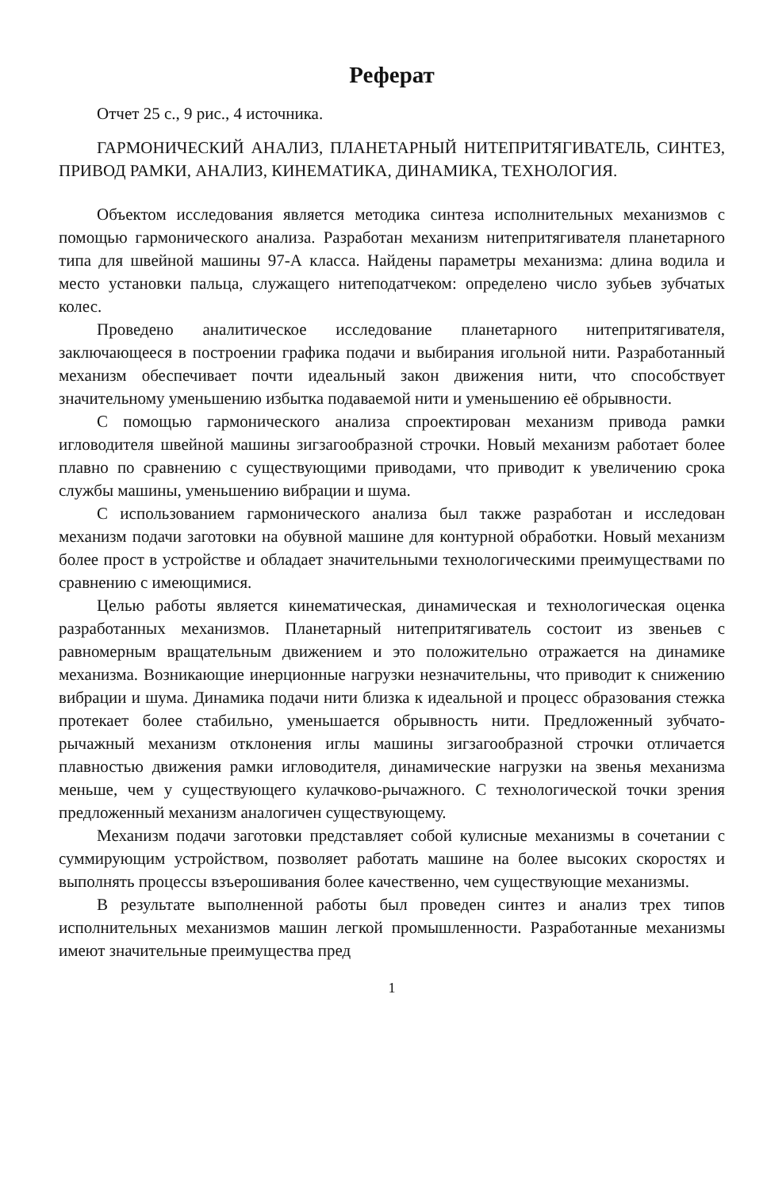Реферат
Отчет 25 с., 9 рис., 4 источника.
ГАРМОНИЧЕСКИЙ АНАЛИЗ, ПЛАНЕТАРНЫЙ НИТЕПРИТЯГИВАТЕЛЬ, СИНТЕЗ, ПРИВОД РАМКИ, АНАЛИЗ, КИНЕМАТИКА, ДИНАМИКА, ТЕХНОЛОГИЯ.
Объектом исследования является методика синтеза исполнительных механизмов с помощью гармонического анализа. Разработан механизм нитепритягивателя планетарного типа для швейной машины 97-А класса. Найдены параметры механизма: длина водила и место установки пальца, служащего нитеподатчеком: определено число зубьев зубчатых колес.
Проведено аналитическое исследование планетарного нитепритягивателя, заключающееся в построении графика подачи и выбирания игольной нити. Разработанный механизм обеспечивает почти идеальный закон движения нити, что способствует значительному уменьшению избытка подаваемой нити и уменьшению её обрывности.
С помощью гармонического анализа спроектирован механизм привода рамки игловодителя швейной машины зигзагообразной строчки. Новый механизм работает более плавно по сравнению с существующими приводами, что приводит к увеличению срока службы машины, уменьшению вибрации и шума.
С использованием гармонического анализа был также разработан и исследован механизм подачи заготовки на обувной машине для контурной обработки. Новый механизм более прост в устройстве и обладает значительными технологическими преимуществами по сравнению с имеющимися.
Целью работы является кинематическая, динамическая и технологическая оценка разработанных механизмов. Планетарный нитепритягиватель состоит из звеньев с равномерным вращательным движением и это положительно отражается на динамике механизма. Возникающие инерционные нагрузки незначительны, что приводит к снижению вибрации и шума. Динамика подачи нити близка к идеальной и процесс образования стежка протекает более стабильно, уменьшается обрывность нити. Предложенный зубчато-рычажный механизм отклонения иглы машины зигзагообразной строчки отличается плавностью движения рамки игловодителя, динамические нагрузки на звенья механизма меньше, чем у существующего кулачково-рычажного. С технологической точки зрения предложенный механизм аналогичен существующему.
Механизм подачи заготовки представляет собой кулисные механизмы в сочетании с суммирующим устройством, позволяет работать машине на более высоких скоростях и выполнять процессы взъерошивания более качественно, чем существующие механизмы.
В результате выполненной работы был проведен синтез и анализ трех типов исполнительных механизмов машин легкой промышленности. Разработанные механизмы имеют значительные преимущества пред
1